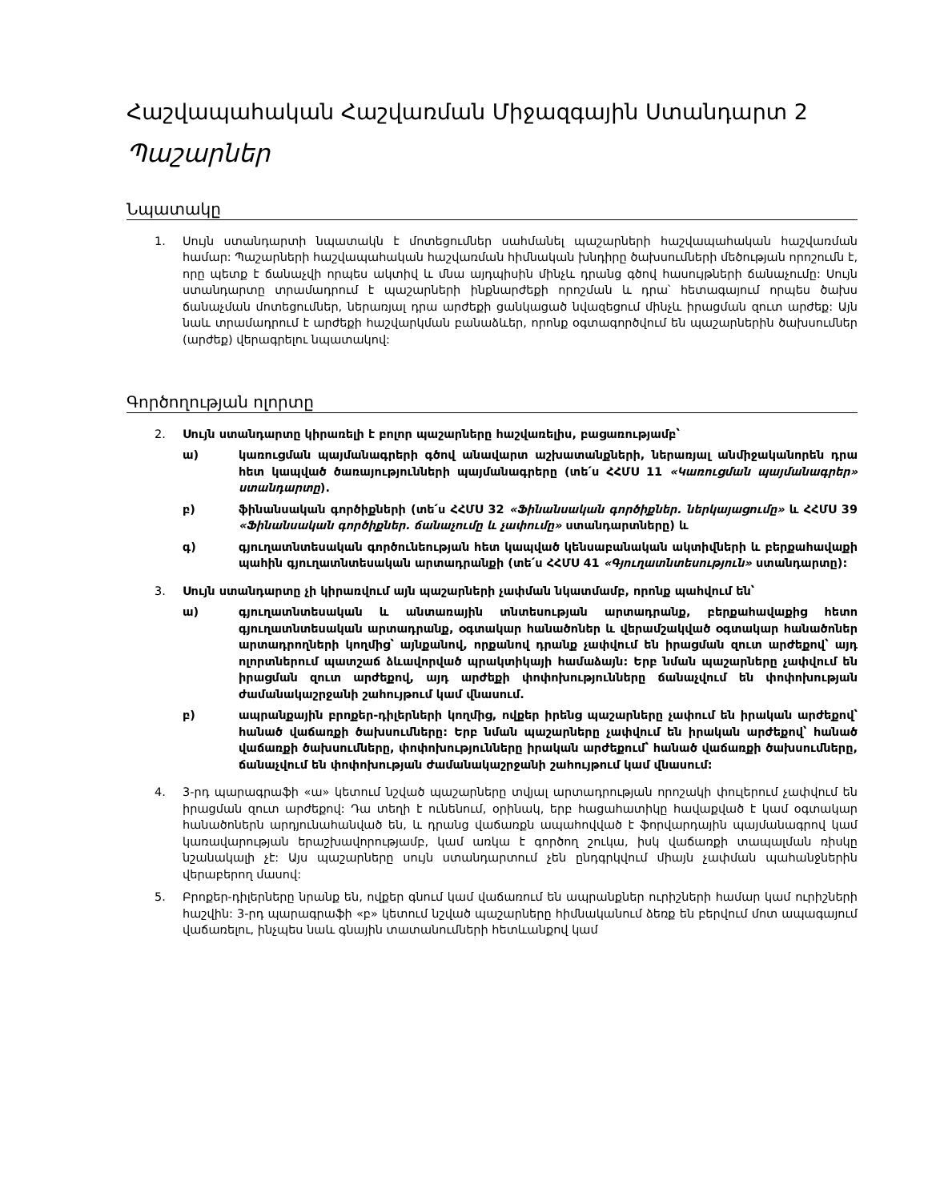Հաշվապահական Հաշվառման Միջազգային Ստանդարտ 2
Պաշարներ
Նպատակը
1. Սույն ստանդարտի նպատակն է մոտեցումներ սահմանել պաշարների հաշվապահական հաշվառման համար: Պաշարների հաշվապահական հաշվառման հիմնական խնդիրը ծախսումների մեծության որոշումն է, որը պետք է ճանաչվի որպես ակտիվ և մնա այդպիսին մինչև դրանց գծով հասույթների ճանաչումը: Սույն ստանդարտը տրամադրում է պաշարների ինքնարժեքի որոշման և դրա՝ հետագայում որպես ծախս ճանաչման մոտեցումներ, ներառյալ դրա արժեքի ցանկացած նվազեցում մինչև իրացման զուտ արժեք: Այն նաև տրամադրում է արժեքի հաշվարկման բանաձևեր, որոնք օգտագործվում են պաշարներին ծախսումներ (արժեք) վերագրելու նպատակով:
Գործողության ոլորտը
2. Սույն ստանդարտը կիրառելի է բոլոր պաշարները հաշվառելիս, բացառությամբ՝
ա) կառուցման պայմանագրերի գծով անավարտ աշխատանքների, ներառյալ անմիջականորեն դրա հետ կապված ծառայությունների պայմանագրերը (տե՛ս ՀՀՄՍ 11 «Կառուցման պայմանագրեր» ստանդարտը).
բ) ֆինանսական գործիքների (տե՛ս ՀՀՄՍ 32 «Ֆինանսական գործիքներ. ներկայացումը» և ՀՀՄՍ 39 «Ֆինանսական գործիքներ. ճանաչումը և չափումը» ստանդարտները) և
գ) գյուղատնտեսական գործունեության հետ կապված կենսաբանական ակտիվների և բերքահավաքի պահին գյուղատնտեսական արտադրանքի (տե՛ս ՀՀՄՍ 41 «Գյուղատնտեսություն» ստանդարտը):
3. Սույն ստանդարտը չի կիրառվում այն պաշարների չափման նկատմամբ, որոնք պահվում են՝
ա) գյուղատնտեսական և անտառային տնտեսության արտադրանք, բերքահավաքից հետո գյուղատնտեսական արտադրանք, օգտակար հանածոներ և վերամշակված օգտակար հանածոներ արտադրողների կողմից՝ այնքանով, որքանով դրանք չափվում են իրացման զուտ արժեքով՝ այդ ոլորտներում պատշաճ ձևավորված պրակտիկայի համաձայն: Երբ նման պաշարները չափվում են իրացման զուտ արժեքով, այդ արժեքի փոփոխությունները ճանաչվում են փոփոխության ժամանակաշրջանի շահույթում կամ վնասում.
բ) ապրանքային բրոքեր-դիլերների կողմից, ովքեր իրենց պաշարները չափում են իրական արժեքով՝ հանած վաճառքի ծախսումները: Երբ նման պաշարները չափվում են իրական արժեքով՝ հանած վաճառքի ծախսումները, փոփոխությունները իրական արժեքում՝ հանած վաճառքի ծախսումները, ճանաչվում են փոփոխության ժամանակաշրջանի շահույթում կամ վնասում:
4. 3-րդ պարագրաֆի «ա» կետում նշված պաշարները տվյալ արտադրության որոշակի փուլերում չափվում են իրացման զուտ արժեքով: Դա տեղի է ունենում, օրինակ, երբ հացահատիկը հավաքված է կամ օգտակար հանածոներն արդյունահանված են, և դրանց վաճառքն ապահովված է ֆորվարդային պայմանագրով կամ կառավարության երաշխավորությամբ, կամ առկա է գործող շուկա, իսկ վաճառքի տապալման ռիսկը նշանակալի չէ: Այս պաշարները սույն ստանդարտում չեն ընդգրկվում միայն չափման պահանջներին վերաբերող մասով:
5. Բրոքեր-դիլերները նրանք են, ովքեր գնում կամ վաճառում են ապրանքներ ուրիշների համար կամ ուրիշների հաշվին: 3-րդ պարագրաֆի «բ» կետում նշված պաշարները հիմնականում ձեռք են բերվում մոտ ապագայում վաճառելու, ինչպես նաև գնային տատանումների հետևանքով կամ